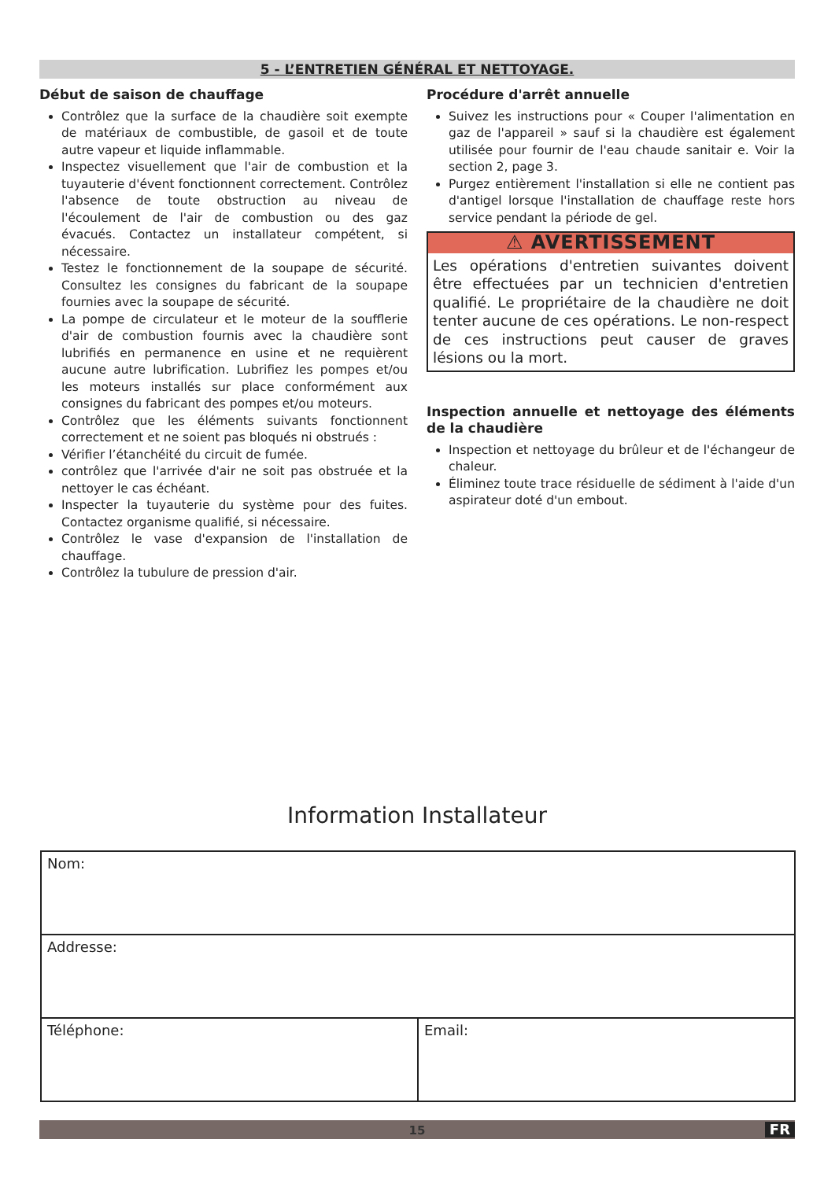5 - L’ENTRETIEN GÉNÉRAL ET NETTOYAGE.
Début de saison de chauffage
Contrôlez que la surface de la chaudière soit exempte de matériaux de combustible, de gasoil et de toute autre vapeur et liquide inflammable.
Inspectez visuellement que l'air de combustion et la tuyauterie d'évent fonctionnent correctement. Contrôlez l'absence de toute obstruction au niveau de l'écoulement de l'air de combustion ou des gaz évacués. Contactez un installateur compétent, si nécessaire.
Testez le fonctionnement de la soupape de sécurité. Consultez les consignes du fabricant de la soupape fournies avec la soupape de sécurité.
La pompe de circulateur et le moteur de la soufflerie d'air de combustion fournis avec la chaudière sont lubrifiés en permanence en usine et ne requièrent aucune autre lubrification. Lubrifiez les pompes et/ou les moteurs installés sur place conformément aux consignes du fabricant des pompes et/ou moteurs.
Contrôlez que les éléments suivants fonctionnent correctement et ne soient pas bloqués ni obstrués :
Vérifier l’étanchéité du circuit de fumée.
contrôlez que l'arrivée d'air ne soit pas obstruée et la nettoyer le cas échéant.
Inspecter la tuyauterie du système pour des fuites. Contactez organisme qualifié, si nécessaire.
Contrôlez le vase d'expansion de l'installation de chauffage.
Contrôlez la tubulure de pression d'air.
Procédure d'arrêt annuelle
Suivez les instructions pour « Couper l'alimentation en gaz de l'appareil » sauf si la chaudière est également utilisée pour fournir de l'eau chaude sanitair e. Voir la section 2, page 3.
Purgez entièrement l'installation si elle ne contient pas d'antigel lorsque l'installation de chauffage reste hors service pendant la période de gel.
⚠ AVERTISSEMENT
Les opérations d'entretien suivantes doivent être effectuées par un technicien d'entretien qualifié. Le propriétaire de la chaudière ne doit tenter aucune de ces opérations. Le non-respect de ces instructions peut causer de graves lésions ou la mort.
Inspection annuelle et nettoyage des éléments de la chaudière
Inspection et nettoyage du brûleur et de l'échangeur de chaleur.
Éliminez toute trace résiduelle de sédiment à l'aide d'un aspirateur doté d'un embout.
Information Installateur
| Nom: | |
| Addresse: | |
| Téléphone: | Email: |
15 FR